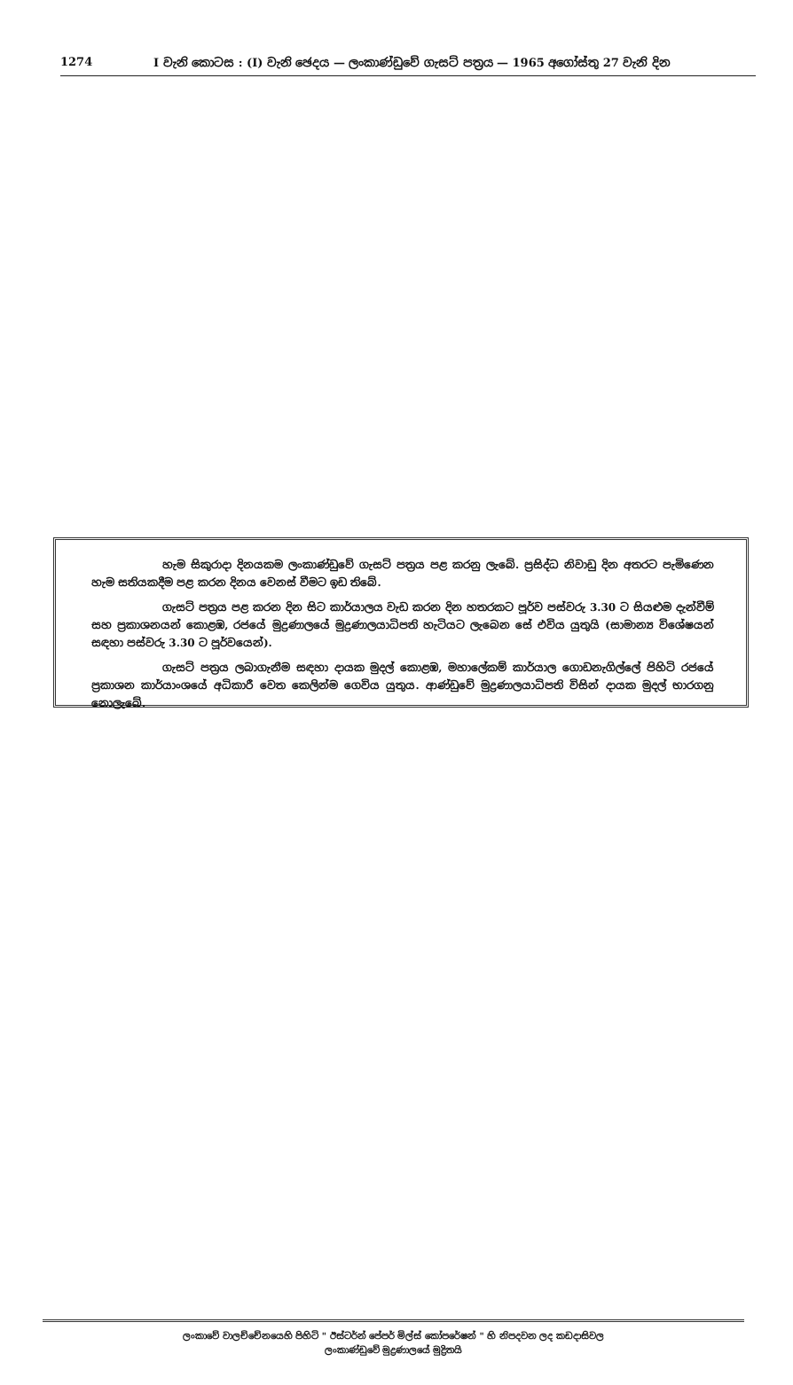1274 I වැනි කොටස : (I) වැනි ඡෙදය — ලංකාණ්ඩුවේ ගැසට් පත්‍රය — 1965 අගෝස්තු 27 වැනි දින
හැම සිකුරාදා දිනයකම ලංකාණ්ඩුවේ ගැසට් පත්‍රය පළ කරනු ලැබේ. ප්‍රසිද්ධ නිවාඩු දින අතරට පැමිණෙන හැම සතියකදීම පළ කරන දිනය වෙනස් වීමට ඉඩ තිබේ.
ගැසට් පත්‍රය පළ කරන දින සිට කාර්යාලය වැඩ කරන දින හතරකට පූර්ව පස්වරු 3.30 ට සියළුම දැන්වීම් සහ ප්‍රකාශනයන් කොළඹ, රජයේ මුද්‍රණාලයේ මුද්‍රණාලයාධිපති හැටියට ලැබෙන සේ එවිය යුතුයි (සාමාන්‍ය විශේෂයන් සඳහා පස්වරු 3.30 ට පූර්වයෙන්).
ගැසට් පත්‍රය ලබාගැනීම සඳහා දායක මුදල් කොළඹ, මහාලේකම් කාර්යාල ගොඩනැගිල්ලේ පිහිටි රජයේ ප්‍රකාශන කාර්යාංශයේ අධිකාරී වෙත කෙලින්ම ගෙවිය යුතුය. ආණ්ඩුවේ මුද්‍රණාලයාධිපති විසින් දායක මුදල් භාරගනු නොලැබේ.
ලංකාවේ වාලච්චේනයෙහි පිහිටි " ඊස්ටර්න් පේපර් මිල්ස් කෝපරේෂන් " හි නිපදවන ලද කඩදාසිවල
ලංකාණ්ඩුවේ මුද්‍රණාලයේ මුද්‍රිතයි